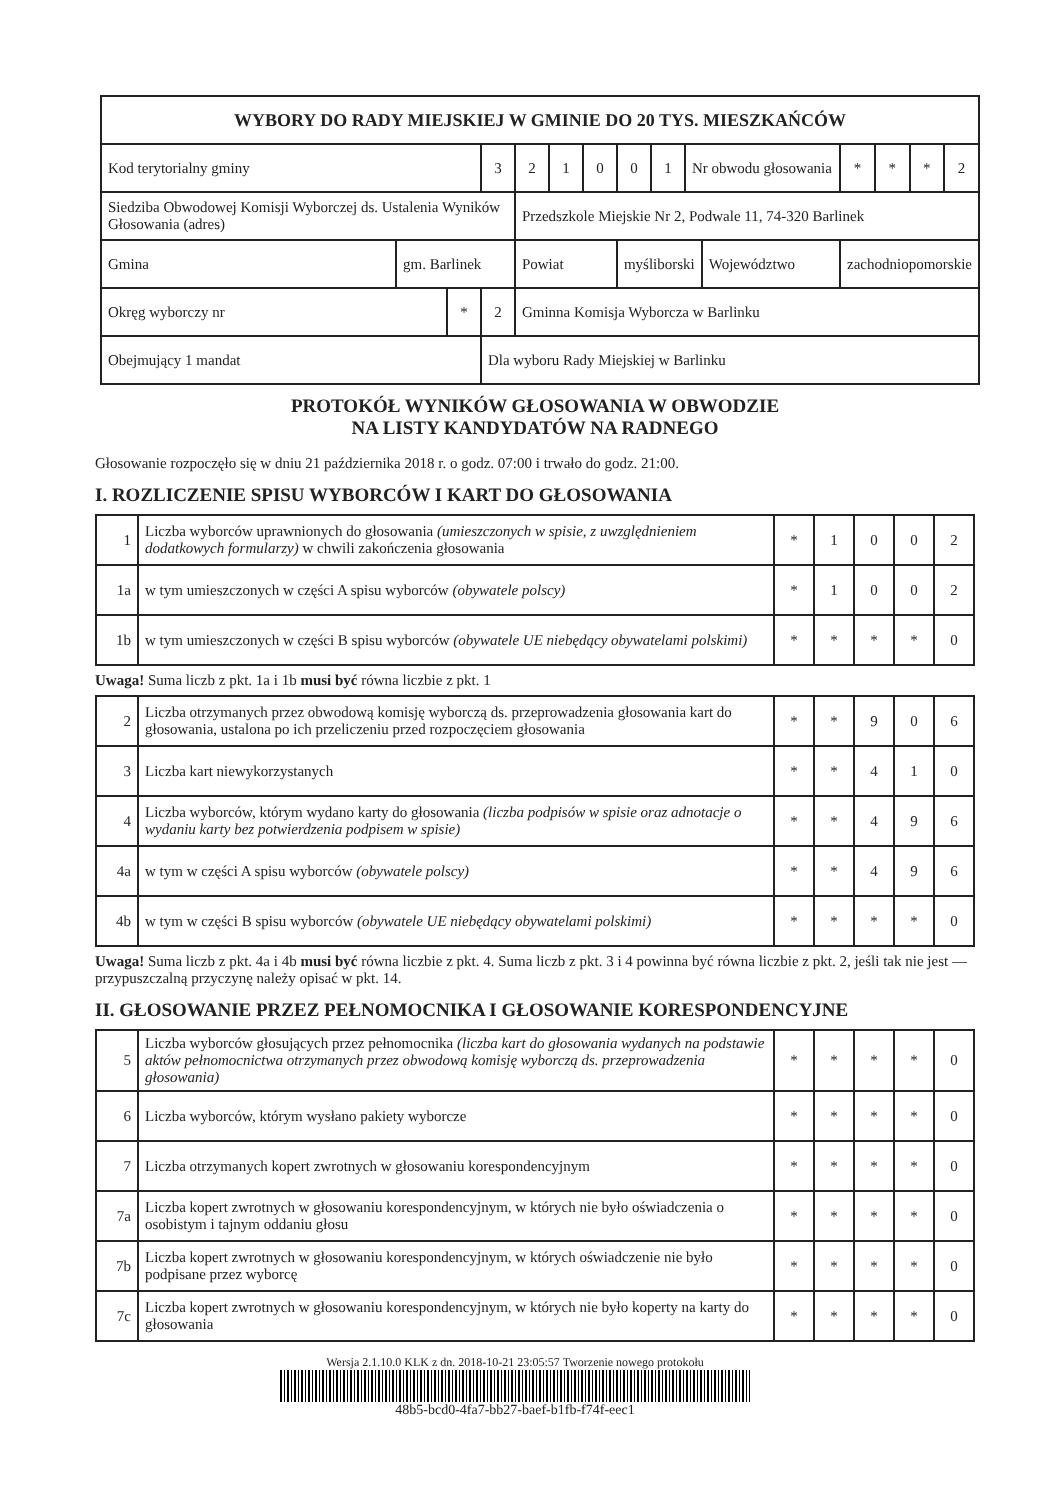| WYBORY DO RADY MIEJSKIEJ W GMINIE DO 20 TYS. MIESZKAŃCÓW | | | | | | | | | | | | | | |
| Kod terytorialny gminy | | | 3 | 2 | 1 | 0 | 0 | 1 | Nr obwodu głosowania | | * | * | * | 2 |
| Siedziba Obwodowej Komisji Wyborczej ds. Ustalenia Wyników Głosowania (adres) | | | | Przedszkole Miejskie Nr 2, Podwale 11, 74-320 Barlinek | | | | | | | | | | |
| Gmina | gm. Barlinek | | | Powiat | | | myśliborski | | | Województwo | zachodniopomorskie | | | |
| Okręg wyborczy nr | | * | 2 | Gminna Komisja Wyborcza w Barlinku | | | | | | | | | | |
| Obejmujący 1 mandat | | | Dla wyboru Rady Miejskiej w Barlinku | | | | | | | | | | | |
PROTOKÓŁ WYNIKÓW GŁOSOWANIA W OBWODZIE
NA LISTY KANDYDATÓW NA RADNEGO
Głosowanie rozpoczęło się w dniu 21 października 2018 r. o godz. 07:00 i trwało do godz. 21:00.
I. ROZLICZENIE SPISU WYBORCÓW I KART DO GŁOSOWANIA
| 1 | Liczba wyborców uprawnionych do głosowania (umieszczonych w spisie, z uwzględnieniem dodatkowych formularzy) w chwili zakończenia głosowania | * | 1 | 0 | 0 | 2 |
| 1a | w tym umieszczonych w części A spisu wyborców (obywatele polscy) | * | 1 | 0 | 0 | 2 |
| 1b | w tym umieszczonych w części B spisu wyborców (obywatele UE niebędący obywatelami polskimi) | * | * | * | * | 0 |
Uwaga! Suma liczb z pkt. 1a i 1b musi być równa liczbie z pkt. 1
| 2 | Liczba otrzymanych przez obwodową komisję wyborczą ds. przeprowadzenia głosowania kart do głosowania, ustalona po ich przeliczeniu przed rozpoczęciem głosowania | * | * | 9 | 0 | 6 |
| 3 | Liczba kart niewykorzystanych | * | * | 4 | 1 | 0 |
| 4 | Liczba wyborców, którym wydano karty do głosowania (liczba podpisów w spisie oraz adnotacje o wydaniu karty bez potwierdzenia podpisem w spisie) | * | * | 4 | 9 | 6 |
| 4a | w tym w części A spisu wyborców (obywatele polscy) | * | * | 4 | 9 | 6 |
| 4b | w tym w części B spisu wyborców (obywatele UE niebędący obywatelami polskimi) | * | * | * | * | 0 |
Uwaga! Suma liczb z pkt. 4a i 4b musi być równa liczbie z pkt. 4. Suma liczb z pkt. 3 i 4 powinna być równa liczbie z pkt. 2, jeśli tak nie jest — przypuszczalną przyczynę należy opisać w pkt. 14.
II. GŁOSOWANIE PRZEZ PEŁNOMOCNIKA I GŁOSOWANIE KORESPONDENCYJNE
| 5 | Liczba wyborców głosujących przez pełnomocnika (liczba kart do głosowania wydanych na podstawie aktów pełnomocnictwa otrzymanych przez obwodową komisję wyborczą ds. przeprowadzenia głosowania) | * | * | * | * | 0 |
| 6 | Liczba wyborców, którym wysłano pakiety wyborcze | * | * | * | * | 0 |
| 7 | Liczba otrzymanych kopert zwrotnych w głosowaniu korespondencyjnym | * | * | * | * | 0 |
| 7a | Liczba kopert zwrotnych w głosowaniu korespondencyjnym, w których nie było oświadczenia o osobistym i tajnym oddaniu głosu | * | * | * | * | 0 |
| 7b | Liczba kopert zwrotnych w głosowaniu korespondencyjnym, w których oświadczenie nie było podpisane przez wyborcę | * | * | * | * | 0 |
| 7c | Liczba kopert zwrotnych w głosowaniu korespondencyjnym, w których nie było koperty na karty do głosowania | * | * | * | * | 0 |
Wersja 2.1.10.0 KLK z dn. 2018-10-21 23:05:57 Tworzenie nowego protokołu
48b5-bcd0-4fa7-bb27-baef-b1fb-f74f-eec1